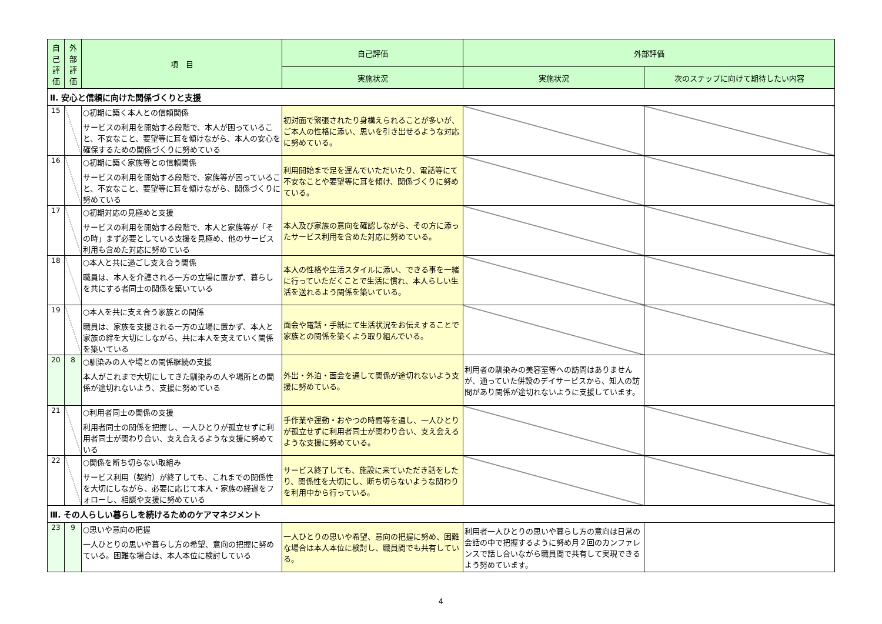| 自己評価 | 外部評価 | 項 目 | 自己評価 | 外部評価 | |
| --- | --- | --- | --- | --- | --- |
| | | | 実施状況 | 実施状況 | 次のステップに向けて期待したい内容 |
| Ⅱ. 安心と信頼に向けた関係づくりと支援 | | | | | |
| 15 | | ○初期に築く本人との信頼関係 サービスの利用を開始する段階で、本人が困っていること、不安なこと、要望等に耳を傾けながら、本人の安心を確保するための関係づくりに努めている | 初対面で緊張されたり身構えられることが多いが、ご本人の性格に添い、思いを引き出せるような対応に努めている。 | | |
| 16 | | ○初期に築く家族等との信頼関係 サービスの利用を開始する段階で、家族等が困っていること、不安なこと、要望等に耳を傾けながら、関係づくりに努めている | 利用開始まで足を運んでいただいたり、電話等にて不安なことや要望等に耳を傾け、関係づくりに努めている。 | | |
| 17 | | ○初期対応の見極めと支援 サービスの利用を開始する段階で、本人と家族等が「その時」まず必要としている支援を見極め、他のサービス利用も含めた対応に努めている | 本人及び家族の意向を確認しながら、その方に添ったサービス利用を含めた対応に努めている。 | | |
| 18 | | ○本人と共に過ごし支え合う関係 職員は、本人を介護される一方の立場に置かず、暮らしを共にする者同士の関係を築いている | 本人の性格や生活スタイルに添い、できる事を一緒に行っていただくことで生活に慣れ、本人らしい生活を送れるよう関係を築いている。 | | |
| 19 | | ○本人を共に支え合う家族との関係 職員は、家族を支援される一方の立場に置かず、本人と家族の絆を大切にしながら、共に本人を支えていく関係を築いている | 面会や電話・手紙にて生活状況をお伝えすることで家族との関係を築くよう取り組んでいる。 | | |
| 20 | 8 | ○馴染みの人や場との関係継続の支援 本人がこれまで大切にしてきた馴染みの人や場所との関係が途切れないよう、支援に努めている | 外出・外泊・面会を通して関係が途切れないよう支援に努めている。 | 利用者の馴染みの美容室等への訪問はありませんが、通っていた併設のデイサービスから、知人の訪問があり関係が途切れないように支援しています。 | |
| 21 | | ○利用者同士の関係の支援 利用者同士の関係を把握し、一人ひとりが孤立せずに利用者同士が関わり合い、支え合えるような支援に努めている | 手作業や運動・おやつの時間等を通し、一人ひとりが孤立せずに利用者同士が関わり合い、支え会えるような支援に努めている。 | | |
| 22 | | ○関係を断ち切らない取組み サービス利用（契約）が終了しても、これまでの関係性を大切にしながら、必要に応じて本人・家族の経過をフォローし、相談や支援に努めている | サービス終了しても、施設に来ていただき話をしたり、関係性を大切にし、断ち切らないような関わりを利用中から行っている。 | | |
| Ⅲ. その人らしい暮らしを続けるためのケアマネジメント | | | | | |
| 23 | 9 | ○思いや意向の把握 一人ひとりの思いや暮らし方の希望、意向の把握に努めている。困難な場合は、本人本位に検討している | 一人ひとりの思いや希望、意向の把握に努め、困難な場合は本人本位に検討し、職員間でも共有している。 | 利用者一人ひとりの思いや暮らし方の意向は日常の会話の中で把握するように努め月２回のカンファレンスで話し合いながら職員間で共有して実現できるよう努めています。 | |
4